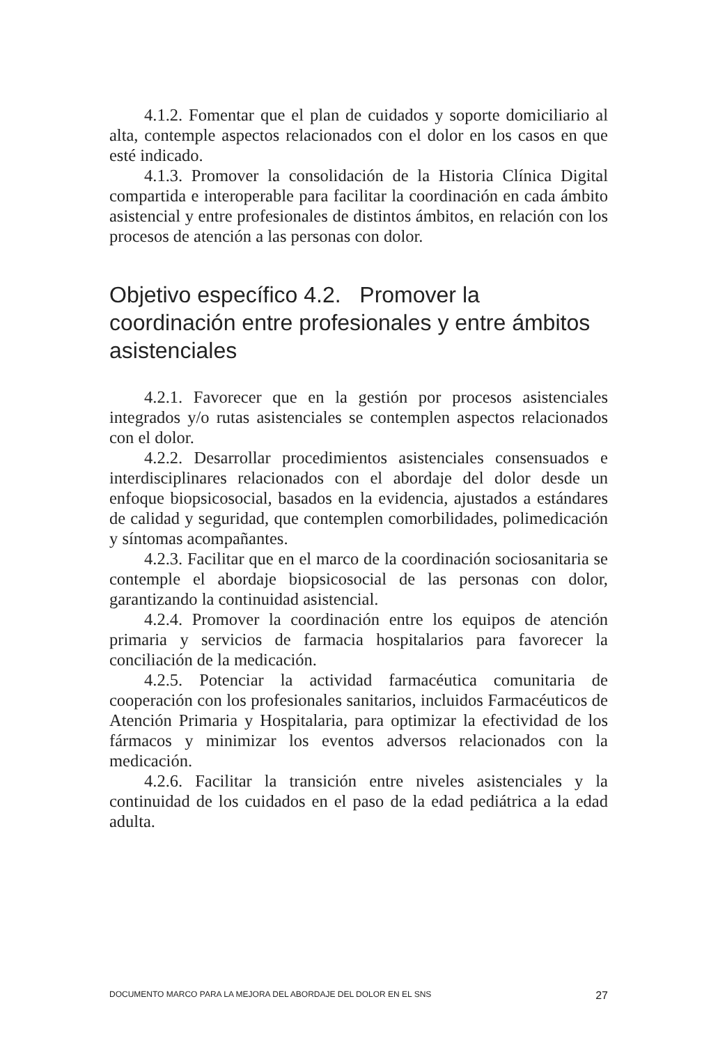4.1.2. Fomentar que el plan de cuidados y soporte domiciliario al alta, contemple aspectos relacionados con el dolor en los casos en que esté indicado.
4.1.3. Promover la consolidación de la Historia Clínica Digital compartida e interoperable para facilitar la coordinación en cada ámbito asistencial y entre profesionales de distintos ámbitos, en relación con los procesos de atención a las personas con dolor.
Objetivo específico 4.2. Promover la coordinación entre profesionales y entre ámbitos asistenciales
4.2.1. Favorecer que en la gestión por procesos asistenciales integrados y/o rutas asistenciales se contemplen aspectos relacionados con el dolor.
4.2.2. Desarrollar procedimientos asistenciales consensuados e interdisciplinares relacionados con el abordaje del dolor desde un enfoque biopsicosocial, basados en la evidencia, ajustados a estándares de calidad y seguridad, que contemplen comorbilidades, polimedicación y síntomas acompañantes.
4.2.3. Facilitar que en el marco de la coordinación sociosanitaria se contemple el abordaje biopsicosocial de las personas con dolor, garantizando la continuidad asistencial.
4.2.4. Promover la coordinación entre los equipos de atención primaria y servicios de farmacia hospitalarios para favorecer la conciliación de la medicación.
4.2.5. Potenciar la actividad farmacéutica comunitaria de cooperación con los profesionales sanitarios, incluidos Farmacéuticos de Atención Primaria y Hospitalaria, para optimizar la efectividad de los fármacos y minimizar los eventos adversos relacionados con la medicación.
4.2.6. Facilitar la transición entre niveles asistenciales y la continuidad de los cuidados en el paso de la edad pediátrica a la edad adulta.
DOCUMENTO MARCO PARA LA MEJORA DEL ABORDAJE DEL DOLOR EN EL SNS 27